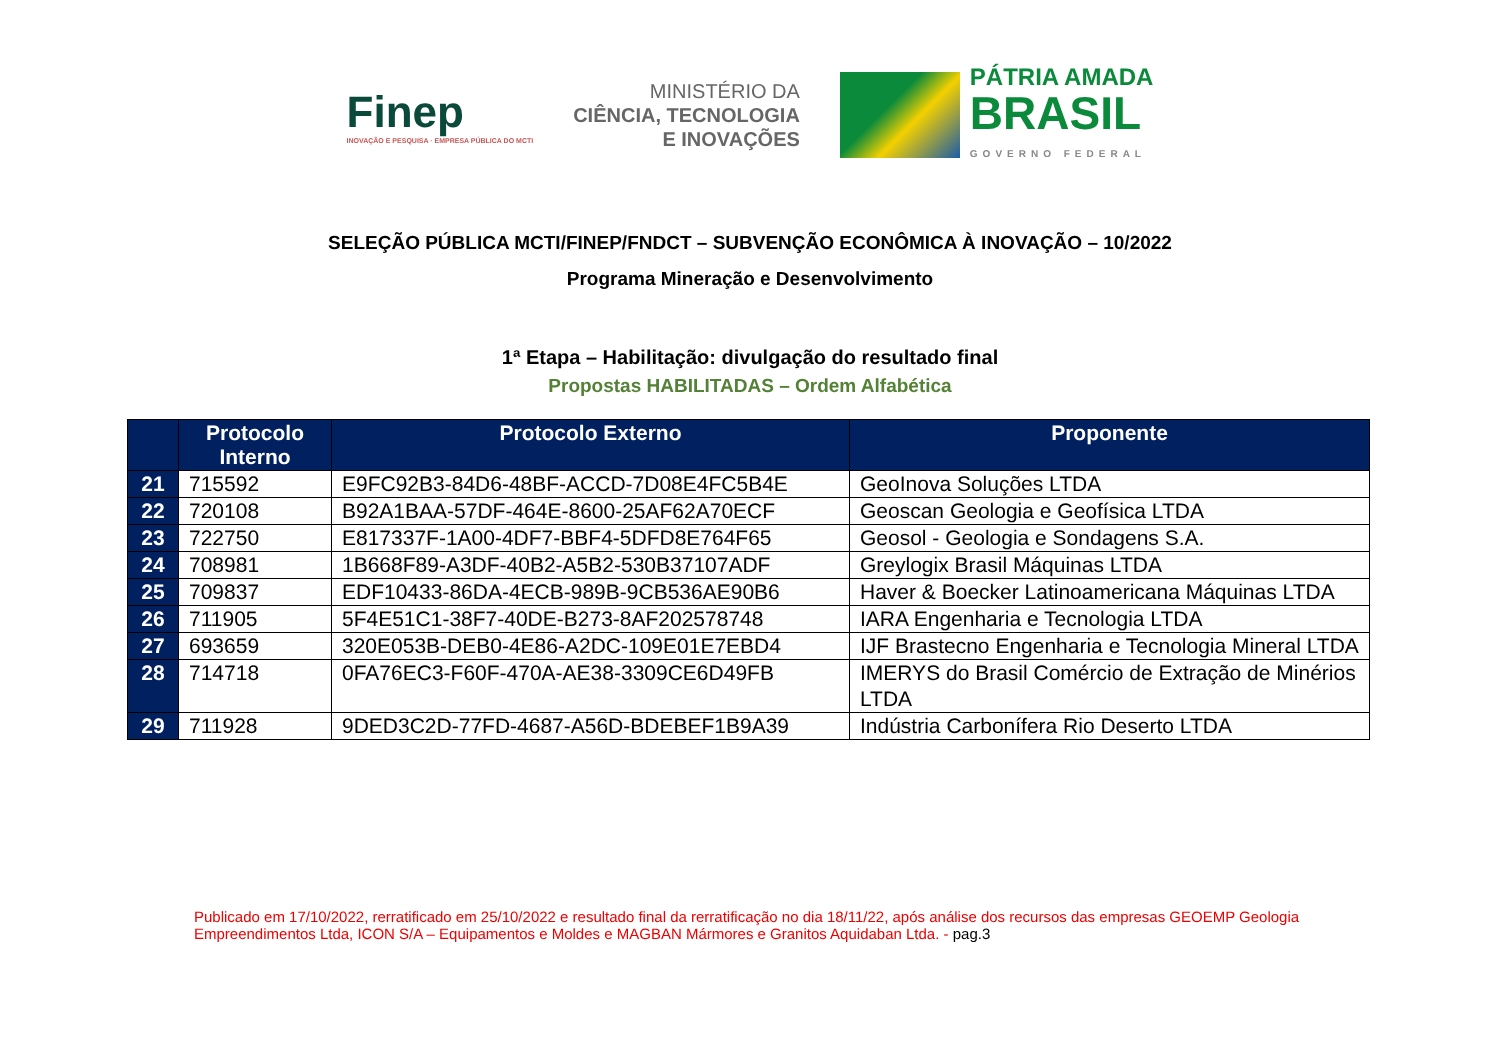Finep
INOVAÇÃO E PESQUISA · EMPRESA PÚBLICA DO MCTI
MINISTÉRIO DA
CIÊNCIA, TECNOLOGIA
E INOVAÇÕES
PÁTRIA AMADA
BRASIL
GOVERNO FEDERAL
SELEÇÃO PÚBLICA MCTI/FINEP/FNDCT – SUBVENÇÃO ECONÔMICA À INOVAÇÃO – 10/2022
Programa Mineração e Desenvolvimento
1ª Etapa – Habilitação: divulgação do resultado final
Propostas HABILITADAS – Ordem Alfabética
| | Protocolo Interno | Protocolo Externo | Proponente |
| --- | --- | --- | --- |
| 21 | 715592 | E9FC92B3-84D6-48BF-ACCD-7D08E4FC5B4E | GeoInova Soluções LTDA |
| 22 | 720108 | B92A1BAA-57DF-464E-8600-25AF62A70ECF | Geoscan Geologia e Geofísica LTDA |
| 23 | 722750 | E817337F-1A00-4DF7-BBF4-5DFD8E764F65 | Geosol - Geologia e Sondagens S.A. |
| 24 | 708981 | 1B668F89-A3DF-40B2-A5B2-530B37107ADF | Greylogix Brasil Máquinas LTDA |
| 25 | 709837 | EDF10433-86DA-4ECB-989B-9CB536AE90B6 | Haver & Boecker Latinoamericana Máquinas LTDA |
| 26 | 711905 | 5F4E51C1-38F7-40DE-B273-8AF202578748 | IARA Engenharia e Tecnologia LTDA |
| 27 | 693659 | 320E053B-DEB0-4E86-A2DC-109E01E7EBD4 | IJF Brastecno Engenharia e Tecnologia Mineral LTDA |
| 28 | 714718 | 0FA76EC3-F60F-470A-AE38-3309CE6D49FB | IMERYS do Brasil Comércio de Extração de Minérios LTDA |
| 29 | 711928 | 9DED3C2D-77FD-4687-A56D-BDEBEF1B9A39 | Indústria Carbonífera Rio Deserto LTDA |
Publicado em 17/10/2022, rerratificado em 25/10/2022 e resultado final da rerratificação no dia 18/11/22, após análise dos recursos das empresas GEOEMP Geologia Empreendimentos Ltda, ICON S/A – Equipamentos e Moldes e MAGBAN Mármores e Granitos Aquidaban Ltda. - pag.3